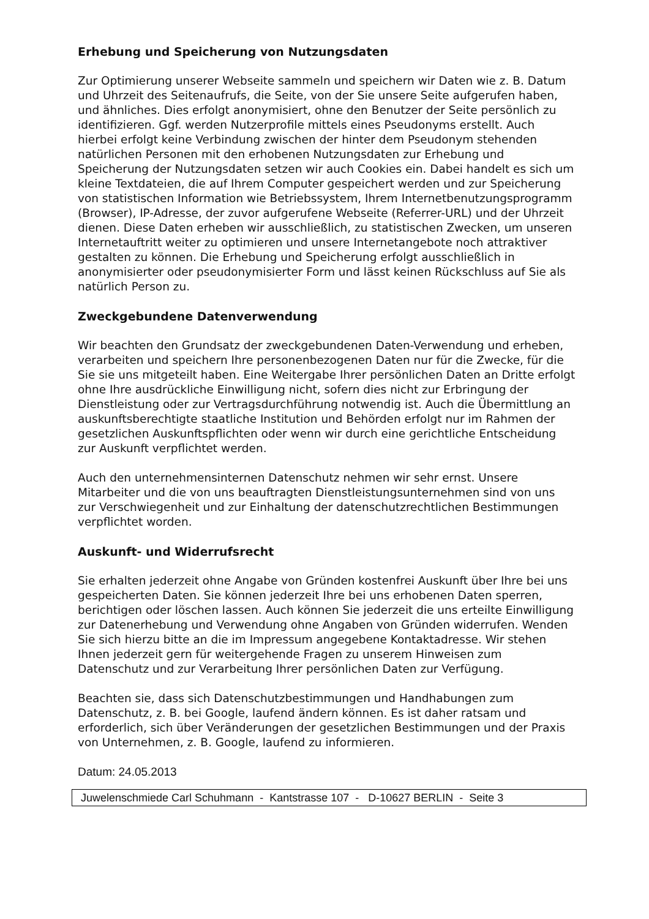Erhebung und Speicherung von Nutzungsdaten
Zur Optimierung unserer Webseite sammeln und speichern wir Daten wie z. B. Datum und Uhrzeit des Seitenaufrufs, die Seite, von der Sie unsere Seite aufgerufen haben, und ähnliches. Dies erfolgt anonymisiert, ohne den Benutzer der Seite persönlich zu identifizieren. Ggf. werden Nutzerprofile mittels eines Pseudonyms erstellt. Auch hierbei erfolgt keine Verbindung zwischen der hinter dem Pseudonym stehenden natürlichen Personen mit den erhobenen Nutzungsdaten zur Erhebung und Speicherung der Nutzungsdaten setzen wir auch Cookies ein. Dabei handelt es sich um kleine Textdateien, die auf Ihrem Computer gespeichert werden und zur Speicherung von statistischen Information wie Betriebssystem, Ihrem Internetbenutzungsprogramm (Browser), IP-Adresse, der zuvor aufgerufene Webseite (Referrer-URL) und der Uhrzeit dienen. Diese Daten erheben wir ausschließlich, zu statistischen Zwecken, um unseren Internetauftritt weiter zu optimieren und unsere Internetangebote noch attraktiver gestalten zu können. Die Erhebung und Speicherung erfolgt ausschließlich in anonymisierter oder pseudonymisierter Form und lässt keinen Rückschluss auf Sie als natürlich Person zu.
Zweckgebundene Datenverwendung
Wir beachten den Grundsatz der zweckgebundenen Daten-Verwendung und erheben, verarbeiten und speichern Ihre personenbezogenen Daten nur für die Zwecke, für die Sie sie uns mitgeteilt haben. Eine Weitergabe Ihrer persönlichen Daten an Dritte erfolgt ohne Ihre ausdrückliche Einwilligung nicht, sofern dies nicht zur Erbringung der Dienstleistung oder zur Vertragsdurchführung notwendig ist. Auch die Übermittlung an auskunftsberechtigte staatliche Institution und Behörden erfolgt nur im Rahmen der gesetzlichen Auskunftspflichten oder wenn wir durch eine gerichtliche Entscheidung zur Auskunft verpflichtet werden.
Auch den unternehmensinternen Datenschutz nehmen wir sehr ernst. Unsere Mitarbeiter und die von uns beauftragten Dienstleistungsunternehmen sind von uns zur Verschwiegenheit und zur Einhaltung der datenschutzrechtlichen Bestimmungen verpflichtet worden.
Auskunft- und Widerrufsrecht
Sie erhalten jederzeit ohne Angabe von Gründen kostenfrei Auskunft über Ihre bei uns gespeicherten Daten. Sie können jederzeit Ihre bei uns erhobenen Daten sperren, berichtigen oder löschen lassen. Auch können Sie jederzeit die uns erteilte Einwilligung zur Datenerhebung und Verwendung ohne Angaben von Gründen widerrufen. Wenden Sie sich hierzu bitte an die im Impressum angegebene Kontaktadresse. Wir stehen Ihnen jederzeit gern für weitergehende Fragen zu unserem Hinweisen zum Datenschutz und zur Verarbeitung Ihrer persönlichen Daten zur Verfügung.
Beachten sie, dass sich Datenschutzbestimmungen und Handhabungen zum Datenschutz, z. B. bei Google, laufend ändern können. Es ist daher ratsam und erforderlich, sich über Veränderungen der gesetzlichen Bestimmungen und der Praxis von Unternehmen, z. B. Google, laufend zu informieren.
Datum: 24.05.2013
Juwelenschmiede Carl Schuhmann - Kantstrasse 107 - D-10627 BERLIN - Seite 3